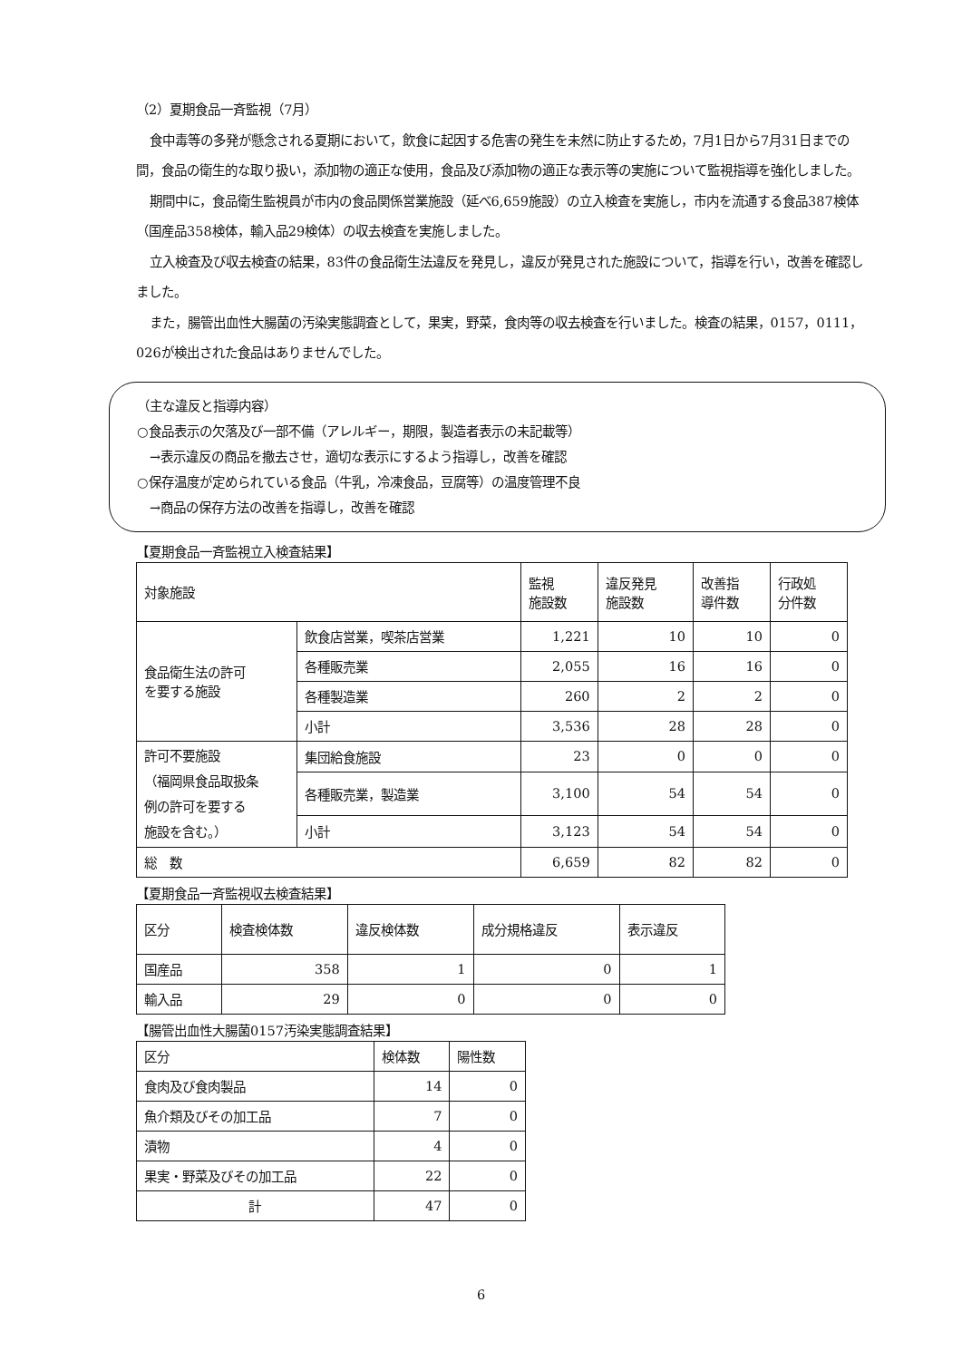（2）夏期食品一斉監視（7月）
食中毒等の多発が懸念される夏期において，飲食に起因する危害の発生を未然に防止するため，7月1日から7月31日までの間，食品の衛生的な取り扱い，添加物の適正な使用，食品及び添加物の適正な表示等の実施について監視指導を強化しました。
期間中に，食品衛生監視員が市内の食品関係営業施設（延べ6,659施設）の立入検査を実施し，市内を流通する食品387検体（国産品358検体，輸入品29検体）の収去検査を実施しました。
立入検査及び収去検査の結果，83件の食品衛生法違反を発見し，違反が発見された施設について，指導を行い，改善を確認しました。
また，腸管出血性大腸菌の汚染実態調査として，果実，野菜，食肉等の収去検査を行いました。検査の結果，0157，0111，026が検出された食品はありませんでした。
（主な違反と指導内容）
○食品表示の欠落及び一部不備（アレルギー，期限，製造者表示の未記載等）
　→表示違反の商品を撤去させ，適切な表示にするよう指導し，改善を確認
○保存温度が定められている食品（牛乳，冷凍食品，豆腐等）の温度管理不良
　→商品の保存方法の改善を指導し，改善を確認
【夏期食品一斉監視立入検査結果】
| 対象施設 | | 監視 施設数 | 違反発見 施設数 | 改善指 導件数 | 行政処 分件数 |
| --- | --- | --- | --- | --- | --- |
| 食品衛生法の許可 を要する施設 | 飲食店営業，喫茶店営業 | 1,221 | 10 | 10 | 0 |
| | 各種販売業 | 2,055 | 16 | 16 | 0 |
| | 各種製造業 | 260 | 2 | 2 | 0 |
| | 小計 | 3,536 | 28 | 28 | 0 |
| 許可不要施設 （福岡県食品取扱条 例の許可を要する 施設を含む。） | 集団給食施設 | 23 | 0 | 0 | 0 |
| | 各種販売業，製造業 | 3,100 | 54 | 54 | 0 |
| | 小計 | 3,123 | 54 | 54 | 0 |
| 総 数 | | 6,659 | 82 | 82 | 0 |
【夏期食品一斉監視収去検査結果】
| 区分 | 検査検体数 | 違反検体数 | 成分規格違反 | 表示違反 |
| --- | --- | --- | --- | --- |
| 国産品 | 358 | 1 | 0 | 1 |
| 輸入品 | 29 | 0 | 0 | 0 |
【腸管出血性大腸菌0157汚染実態調査結果】
| 区分 | 検体数 | 陽性数 |
| --- | --- | --- |
| 食肉及び食肉製品 | 14 | 0 |
| 魚介類及びその加工品 | 7 | 0 |
| 漬物 | 4 | 0 |
| 果実・野菜及びその加工品 | 22 | 0 |
| 計 | 47 | 0 |
6